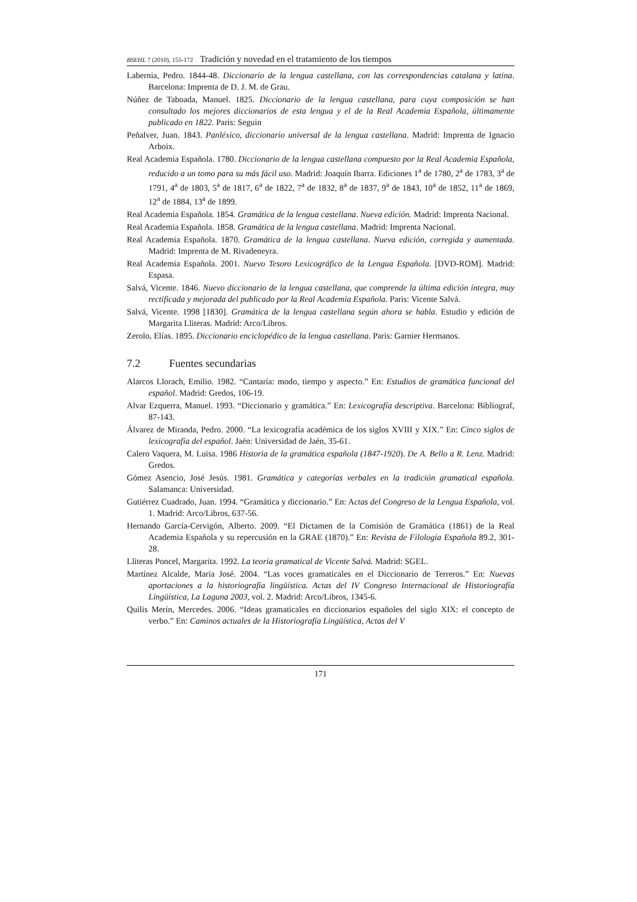BSEHL 7 (2010), 155-172 Tradición y novedad en el tratamiento de los tiempos
Labernia, Pedro. 1844-48. Diccionario de la lengua castellana, con las correspondencias catalana y latina. Barcelona: Imprenta de D. J. M. de Grau.
Núñez de Taboada, Manuel. 1825. Diccionario de la lengua castellana, para cuya composición se han consultado los mejores diccionarios de esta lengua y el de la Real Academia Española, últimamente publicado en 1822. Paris: Seguin
Peñalver, Juan. 1843. Panléxico, diccionario universal de la lengua castellana. Madrid: Imprenta de Ignacio Arboix.
Real Academia Española. 1780. Diccionario de la lengua castellana compuesto por la Real Academia Española, reducido a un tomo para su más fácil uso. Madrid: Joaquín Ibarra. Ediciones 1<sup>a</sup> de 1780, 2<sup>a</sup> de 1783, 3<sup>a</sup> de 1791, 4<sup>a</sup> de 1803, 5<sup>a</sup> de 1817, 6<sup>a</sup> de 1822, 7<sup>a</sup> de 1832, 8<sup>a</sup> de 1837, 9<sup>a</sup> de 1843, 10<sup>a</sup> de 1852, 11<sup>a</sup> de 1869, 12<sup>a</sup> de 1884, 13<sup>a</sup> de 1899.
Real Academia Española. 1854. Gramática de la lengua castellana. Nueva edición. Madrid: Imprenta Nacional.
Real Academia Española. 1858. Gramática de la lengua castellana. Madrid: Imprenta Nacional.
Real Academia Española. 1870. Gramática de la lengua castellana. Nueva edición, corregida y aumentada. Madrid: Imprenta de M. Rivadeneyra.
Real Academia Española. 2001. Nuevo Tesoro Lexicográfico de la Lengua Española. [DVD-ROM]. Madrid: Espasa.
Salvá, Vicente. 1846. Nuevo diccionario de la lengua castellana, que comprende la última edición íntegra, muy rectificada y mejorada del publicado por la Real Academia Española. Paris: Vicente Salvá.
Salvá, Vicente. 1998 [1830]. Gramática de la lengua castellana según ahora se habla. Estudio y edición de Margarita Lliteras. Madrid: Arco/Libros.
Zerolo, Elías. 1895. Diccionario enciclopédico de la lengua castellana. Paris: Garnier Hermanos.
7.2 Fuentes secundarias
Alarcos Llorach, Emilio. 1982. “Cantaría: modo, tiempo y aspecto.” En: Estudios de gramática funcional del español. Madrid: Gredos, 106-19.
Alvar Ezquerra, Manuel. 1993. “Diccionario y gramática.” En: Lexicografía descriptiva. Barcelona: Bibliograf, 87-143.
Álvarez de Miranda, Pedro. 2000. “La lexicografía académica de los siglos XVIII y XIX.” En: Cinco siglos de lexicografía del español. Jaén: Universidad de Jaén, 35-61.
Calero Vaquera, M. Luisa. 1986 Historia de la gramática española (1847-1920). De A. Bello a R. Lenz. Madrid: Gredos.
Gómez Asencio, José Jesús. 1981. Gramática y categorías verbales en la tradición gramatical española. Salamanca: Universidad.
Gutiérrez Cuadrado, Juan. 1994. “Gramática y diccionario.” En: Actas del Congreso de la Lengua Española, vol. 1. Madrid: Arco/Libros, 637-56.
Hernando García-Cervigón, Alberto. 2009. “El Dictamen de la Comisión de Gramática (1861) de la Real Academia Española y su repercusión en la GRAE (1870).” En: Revista de Filología Española 89.2, 301-28.
Lliteras Poncel, Margarita. 1992. La teoría gramatical de Vicente Salvá. Madrid: SGEL.
Martínez Alcalde, María José. 2004. “Las voces gramaticales en el Diccionario de Terreros.” En: Nuevas aportaciones a la historiografía lingüística. Actas del IV Congreso Internacional de Historiografía Lingüística, La Laguna 2003, vol. 2. Madrid: Arco/Libros, 1345-6.
Quilis Merín, Mercedes. 2006. “Ideas gramaticales en diccionarios españoles del siglo XIX: el concepto de verbo.” En: Caminos actuales de la Historiografía Lingüística, Actas del V
171